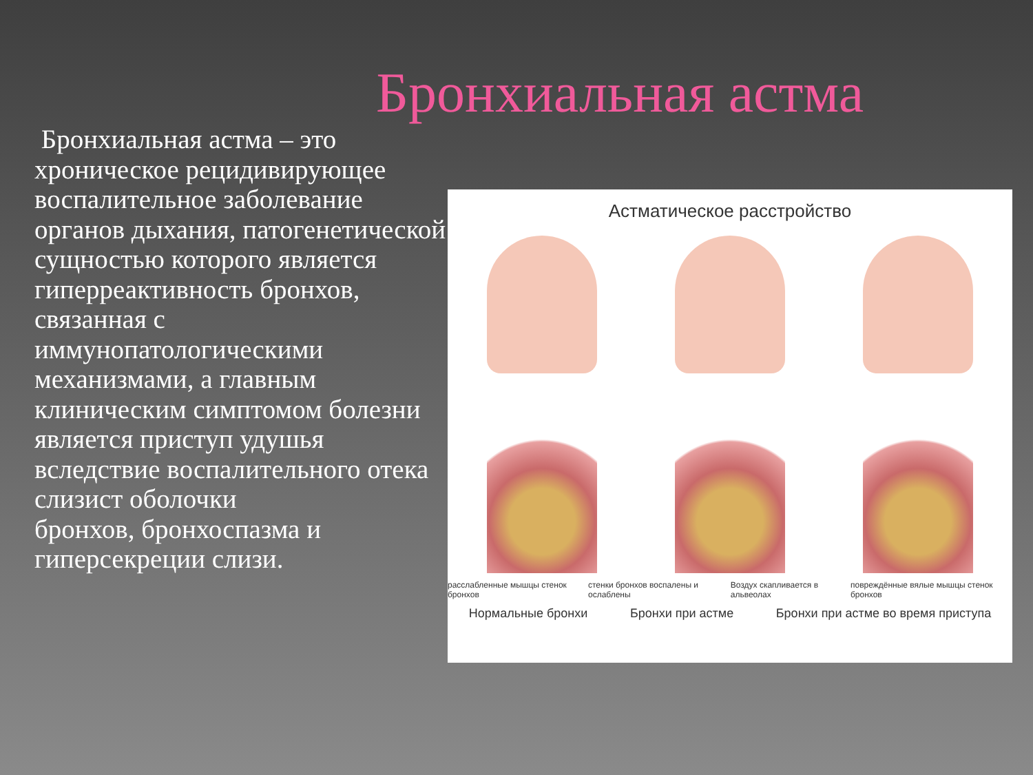Бронхиальная астма
Бронхиальная астма – это хроническое рецидивирующее воспалительное заболевание органов дыхания, патогенетической сущностью которого является гиперреактивность бронхов, связанная с иммунопатологическими механизмами, а главным клиническим симптомом болезни является приступ удушья вследствие воспалительного отека слизист оболочки
бронхов, бронхоспазма и гиперсекреции слизи.
Астматическое расстройство
расслабленные мышцы стенок бронхов стенки бронхов воспалены и ослаблены Воздух скапливается в альвеолах повреждённые вялые мышцы стенок бронхов
Нормальные бронхи Бронхи при астме Бронхи при астме во время приступа